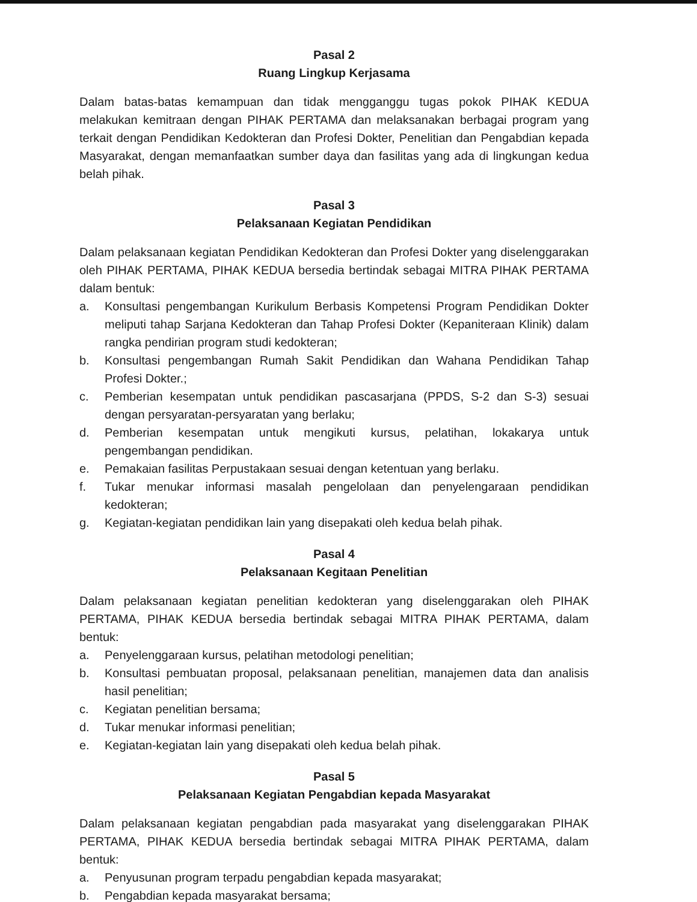Pasal 2
Ruang Lingkup Kerjasama
Dalam batas-batas kemampuan dan tidak mengganggu tugas pokok PIHAK KEDUA melakukan kemitraan dengan PIHAK PERTAMA dan melaksanakan berbagai program yang terkait dengan Pendidikan Kedokteran dan Profesi Dokter, Penelitian dan Pengabdian kepada Masyarakat, dengan memanfaatkan sumber daya dan fasilitas yang ada di lingkungan kedua belah pihak.
Pasal 3
Pelaksanaan Kegiatan Pendidikan
Dalam pelaksanaan kegiatan Pendidikan Kedokteran dan Profesi Dokter yang diselenggarakan oleh PIHAK PERTAMA, PIHAK KEDUA bersedia bertindak sebagai MITRA PIHAK PERTAMA dalam bentuk:
a. Konsultasi pengembangan Kurikulum Berbasis Kompetensi Program Pendidikan Dokter meliputi tahap Sarjana Kedokteran dan Tahap Profesi Dokter (Kepaniteraan Klinik) dalam rangka pendirian program studi kedokteran;
b. Konsultasi pengembangan Rumah Sakit Pendidikan dan Wahana Pendidikan Tahap Profesi Dokter.;
c. Pemberian kesempatan untuk pendidikan pascasarjana (PPDS, S-2 dan S-3) sesuai dengan persyaratan-persyaratan yang berlaku;
d. Pemberian kesempatan untuk mengikuti kursus, pelatihan, lokakarya untuk pengembangan pendidikan.
e. Pemakaian fasilitas Perpustakaan sesuai dengan ketentuan yang berlaku.
f. Tukar menukar informasi masalah pengelolaan dan penyelengaraan pendidikan kedokteran;
g. Kegiatan-kegiatan pendidikan lain yang disepakati oleh kedua belah pihak.
Pasal 4
Pelaksanaan Kegitaan Penelitian
Dalam pelaksanaan kegiatan penelitian kedokteran yang diselenggarakan oleh PIHAK PERTAMA, PIHAK KEDUA bersedia bertindak sebagai MITRA PIHAK PERTAMA, dalam bentuk:
a. Penyelenggaraan kursus, pelatihan metodologi penelitian;
b. Konsultasi pembuatan proposal, pelaksanaan penelitian, manajemen data dan analisis hasil penelitian;
c. Kegiatan penelitian bersama;
d. Tukar menukar informasi penelitian;
e. Kegiatan-kegiatan lain yang disepakati oleh kedua belah pihak.
Pasal 5
Pelaksanaan Kegiatan Pengabdian kepada Masyarakat
Dalam pelaksanaan kegiatan pengabdian pada masyarakat yang diselenggarakan PIHAK PERTAMA, PIHAK KEDUA bersedia bertindak sebagai MITRA PIHAK PERTAMA, dalam bentuk:
a. Penyusunan program terpadu pengabdian kepada masyarakat;
b. Pengabdian kepada masyarakat bersama;